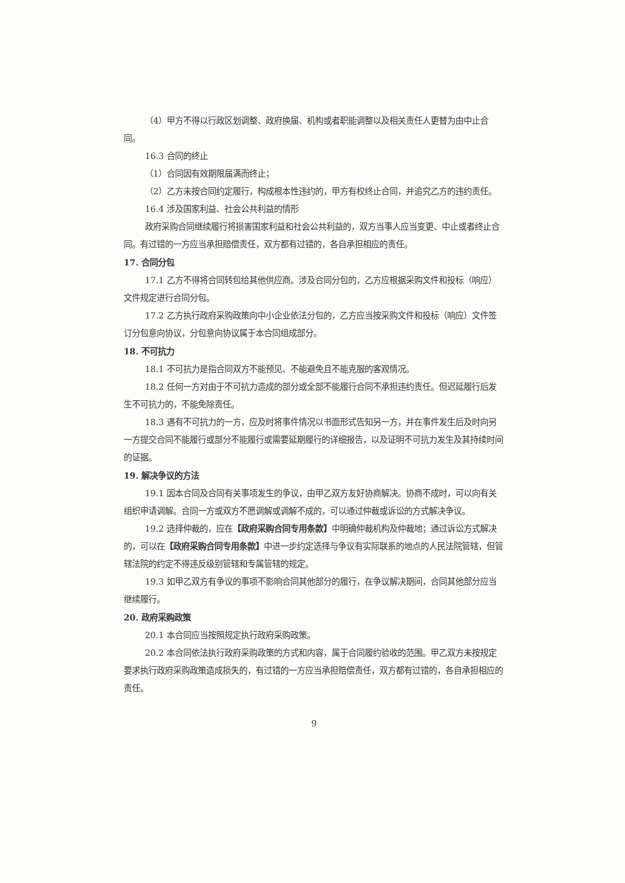（4）甲方不得以行政区划调整、政府换届、机构或者职能调整以及相关责任人更替为由中止合同。
16.3 合同的终止
（1）合同因有效期限届满而终止；
（2）乙方未按合同约定履行，构成根本性违约的，甲方有权终止合同，并追究乙方的违约责任。
16.4 涉及国家利益、社会公共利益的情形
政府采购合同继续履行将损害国家利益和社会公共利益的，双方当事人应当变更、中止或者终止合同。有过错的一方应当承担赔偿责任，双方都有过错的，各自承担相应的责任。
17. 合同分包
17.1 乙方不得将合同转包给其他供应商。涉及合同分包的，乙方应根据采购文件和投标（响应）文件规定进行合同分包。
17.2 乙方执行政府采购政策向中小企业依法分包的，乙方应当按采购文件和投标（响应）文件签订分包意向协议，分包意向协议属于本合同组成部分。
18. 不可抗力
18.1 不可抗力是指合同双方不能预见、不能避免且不能克服的客观情况。
18.2 任何一方对由于不可抗力造成的部分或全部不能履行合同不承担违约责任。但迟延履行后发生不可抗力的，不能免除责任。
18.3 遇有不可抗力的一方，应及时将事件情况以书面形式告知另一方，并在事件发生后及时向另一方提交合同不能履行或部分不能履行或需要延期履行的详细报告，以及证明不可抗力发生及其持续时间的证据。
19. 解决争议的方法
19.1 因本合同及合同有关事项发生的争议，由甲乙双方友好协商解决。协商不成时，可以向有关组织申请调解。合同一方或双方不愿调解或调解不成的，可以通过仲裁或诉讼的方式解决争议。
19.2 选择仲裁的，应在【政府采购合同专用条款】中明确仲裁机构及仲裁地；通过诉讼方式解决的，可以在【政府采购合同专用条款】中进一步约定选择与争议有实际联系的地点的人民法院管辖，但管辖法院的约定不得违反级别管辖和专属管辖的规定。
19.3 如甲乙双方有争议的事项不影响合同其他部分的履行，在争议解决期间，合同其他部分应当继续履行。
20. 政府采购政策
20.1 本合同应当按照规定执行政府采购政策。
20.2 本合同依法执行政府采购政策的方式和内容，属于合同履约验收的范围。甲乙双方未按规定要求执行政府采购政策造成损失的，有过错的一方应当承担赔偿责任，双方都有过错的，各自承担相应的责任。
9